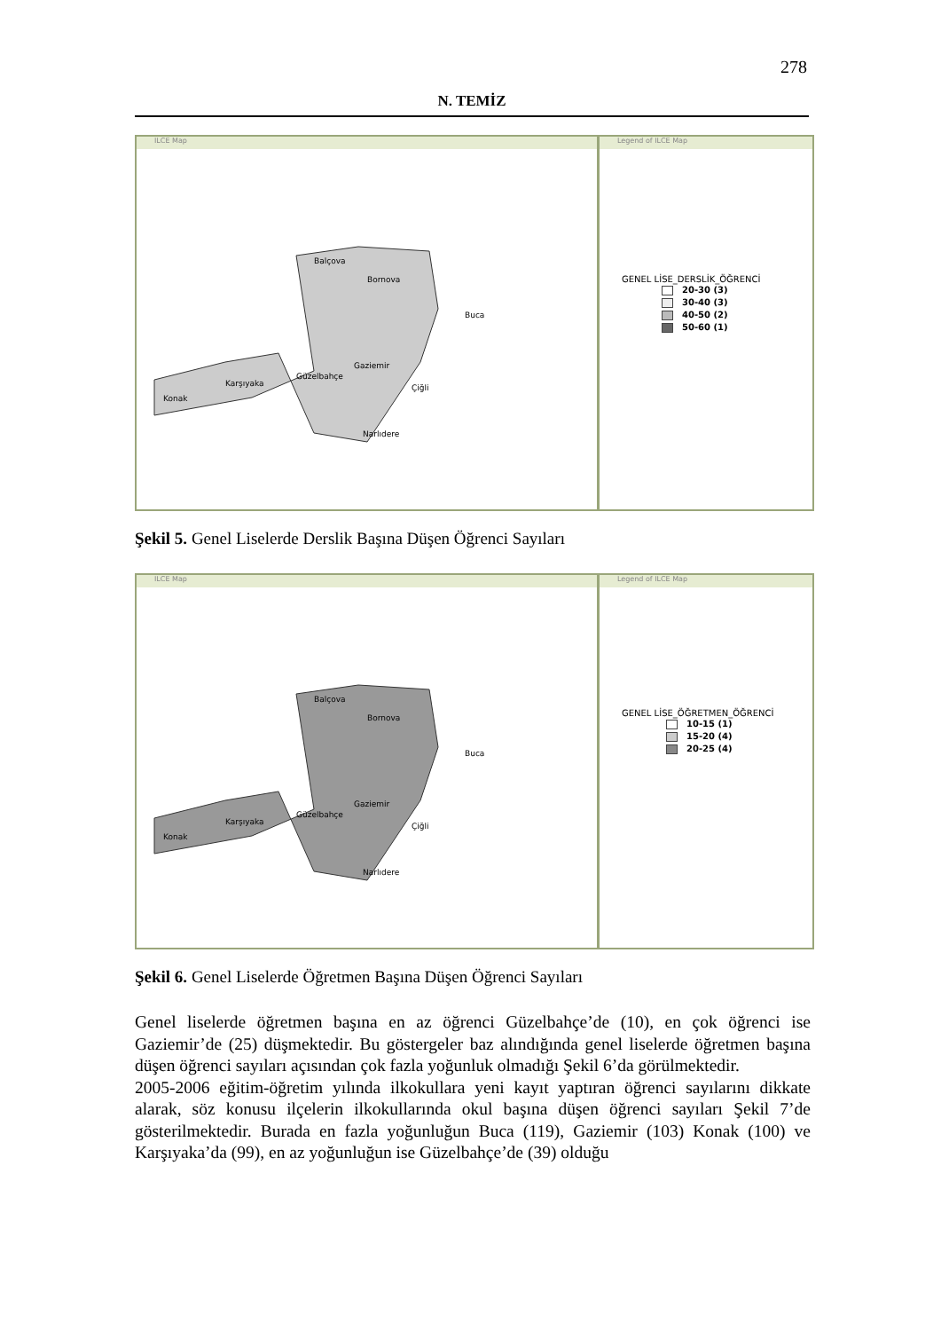278
N. TEMİZ
ILCE Map
Balçova
Bornova
Buca
Gaziemir
Güzelbahçe
Karşıyaka
Konak
Çiğli
Narlıdere
Legend of ILCE Map
GENEL LİSE_DERSLİK_ÖĞRENCİ
20-30 (3)
30-40 (3)
40-50 (2)
50-60 (1)
Şekil 5. Genel Liselerde Derslik Başına Düşen Öğrenci Sayıları
ILCE Map
Balçova
Bornova
Buca
Gaziemir
Güzelbahçe
Karşıyaka
Konak
Çiğli
Narlıdere
Legend of ILCE Map
GENEL LİSE_ÖĞRETMEN_ÖĞRENCİ
10-15 (1)
15-20 (4)
20-25 (4)
Şekil 6. Genel Liselerde Öğretmen Başına Düşen Öğrenci Sayıları
Genel liselerde öğretmen başına en az öğrenci Güzelbahçe’de (10), en çok öğrenci ise Gaziemir’de (25) düşmektedir. Bu göstergeler baz alındığında genel liselerde öğretmen başına düşen öğrenci sayıları açısından çok fazla yoğunluk olmadığı Şekil 6’da görülmektedir.
2005-2006 eğitim-öğretim yılında ilkokullara yeni kayıt yaptıran öğrenci sayılarını dikkate alarak, söz konusu ilçelerin ilkokullarında okul başına düşen öğrenci sayıları Şekil 7’de gösterilmektedir. Burada en fazla yoğunluğun Buca (119), Gaziemir (103) Konak (100) ve Karşıyaka’da (99), en az yoğunluğun ise Güzelbahçe’de (39) olduğu